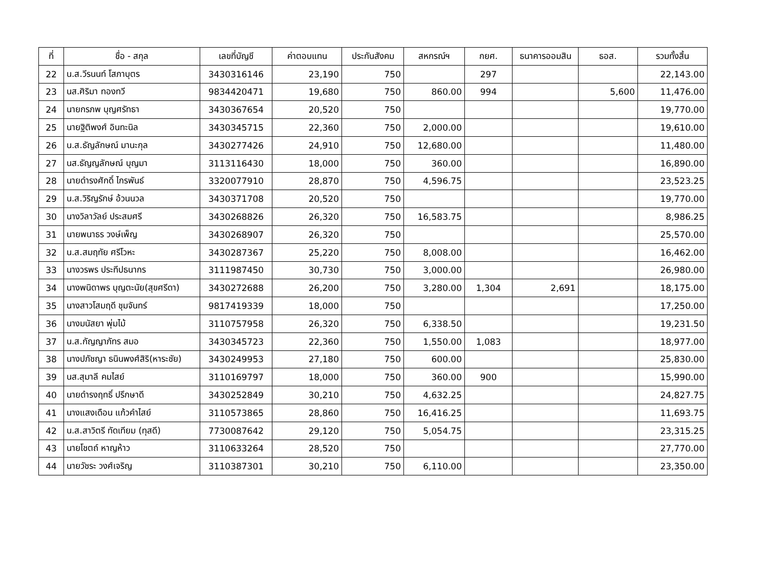| ที่ | ชื่อ - สกุล | เลขที่บัญชี | ค่าตอบแทน | ประกันสังคม | สหกรณ์ฯ | กยศ. | ธนาคารออมสิน | ธอส. | รวมทั้งสิ้น |
| --- | --- | --- | --- | --- | --- | --- | --- | --- | --- |
| 22 | น.ส.วีรนนท์ โสภาบุตร | 3430316146 | 23,190 | 750 | | 297 | | | 22,143.00 |
| 23 | นส.ศิริมา ทองทวี | 9834420471 | 19,680 | 750 | 860.00 | 994 | | 5,600 | 11,476.00 |
| 24 | นายกรภพ บุญศรัทธา | 3430367654 | 20,520 | 750 | | | | | 19,770.00 |
| 25 | นายฐิติพงศ์ อินทะนิล | 3430345715 | 22,360 | 750 | 2,000.00 | | | | 19,610.00 |
| 26 | น.ส.ธัญลักษณ์ มานะกุล | 3430277426 | 24,910 | 750 | 12,680.00 | | | | 11,480.00 |
| 27 | นส.ธัญญลักษณ์ บุญมา | 3113116430 | 18,000 | 750 | 360.00 | | | | 16,890.00 |
| 28 | นายดำรงศักดิ์ ไกรพันธ์ | 3320077910 | 28,870 | 750 | 4,596.75 | | | | 23,523.25 |
| 29 | น.ส.วิริญรักษ์ อ้วนนวล | 3430371708 | 20,520 | 750 | | | | | 19,770.00 |
| 30 | นางวิลาวัลย์ ประสมศรี | 3430268826 | 26,320 | 750 | 16,583.75 | | | | 8,986.25 |
| 31 | นายพนาธร วงษ์เพ็ญ | 3430268907 | 26,320 | 750 | | | | | 25,570.00 |
| 32 | น.ส.สมฤทัย ศรีโวหะ | 3430287367 | 25,220 | 750 | 8,008.00 | | | | 16,462.00 |
| 33 | นางวรพร ประทีปธนากร | 3111987450 | 30,730 | 750 | 3,000.00 | | | | 26,980.00 |
| 34 | นางพนิดาพร บุญตะนัย(สุขศรีดา) | 3430272688 | 26,200 | 750 | 3,280.00 | 1,304 | 2,691 | | 18,175.00 |
| 35 | นางสาวโสมฤดี ชุมจันทร์ | 9817419339 | 18,000 | 750 | | | | | 17,250.00 |
| 36 | นางมนัสยา พุ่มไม้ | 3110757958 | 26,320 | 750 | 6,338.50 | | | | 19,231.50 |
| 37 | น.ส.กัญญาภัทร สมอ | 3430345723 | 22,360 | 750 | 1,550.00 | 1,083 | | | 18,977.00 |
| 38 | นางปภัชญา ธนินพงศ์สิริ(หาระชัย) | 3430249953 | 27,180 | 750 | 600.00 | | | | 25,830.00 |
| 39 | นส.สุมาลี คมไสย์ | 3110169797 | 18,000 | 750 | 360.00 | 900 | | | 15,990.00 |
| 40 | นายดำรงฤทธิ์ ปรึกษาดี | 3430252849 | 30,210 | 750 | 4,632.25 | | | | 24,827.75 |
| 41 | นางแสงเดือน แก้วคำไสย์ | 3110573865 | 28,860 | 750 | 16,416.25 | | | | 11,693.75 |
| 42 | น.ส.สาวิตรี ทัดเทียม (ทุสดี) | 7730087642 | 29,120 | 750 | 5,054.75 | | | | 23,315.25 |
| 43 | นายโชตถ์ หาญห้าว | 3110633264 | 28,520 | 750 | | | | | 27,770.00 |
| 44 | นายวัชระ วงศ์เจริญ | 3110387301 | 30,210 | 750 | 6,110.00 | | | | 23,350.00 |